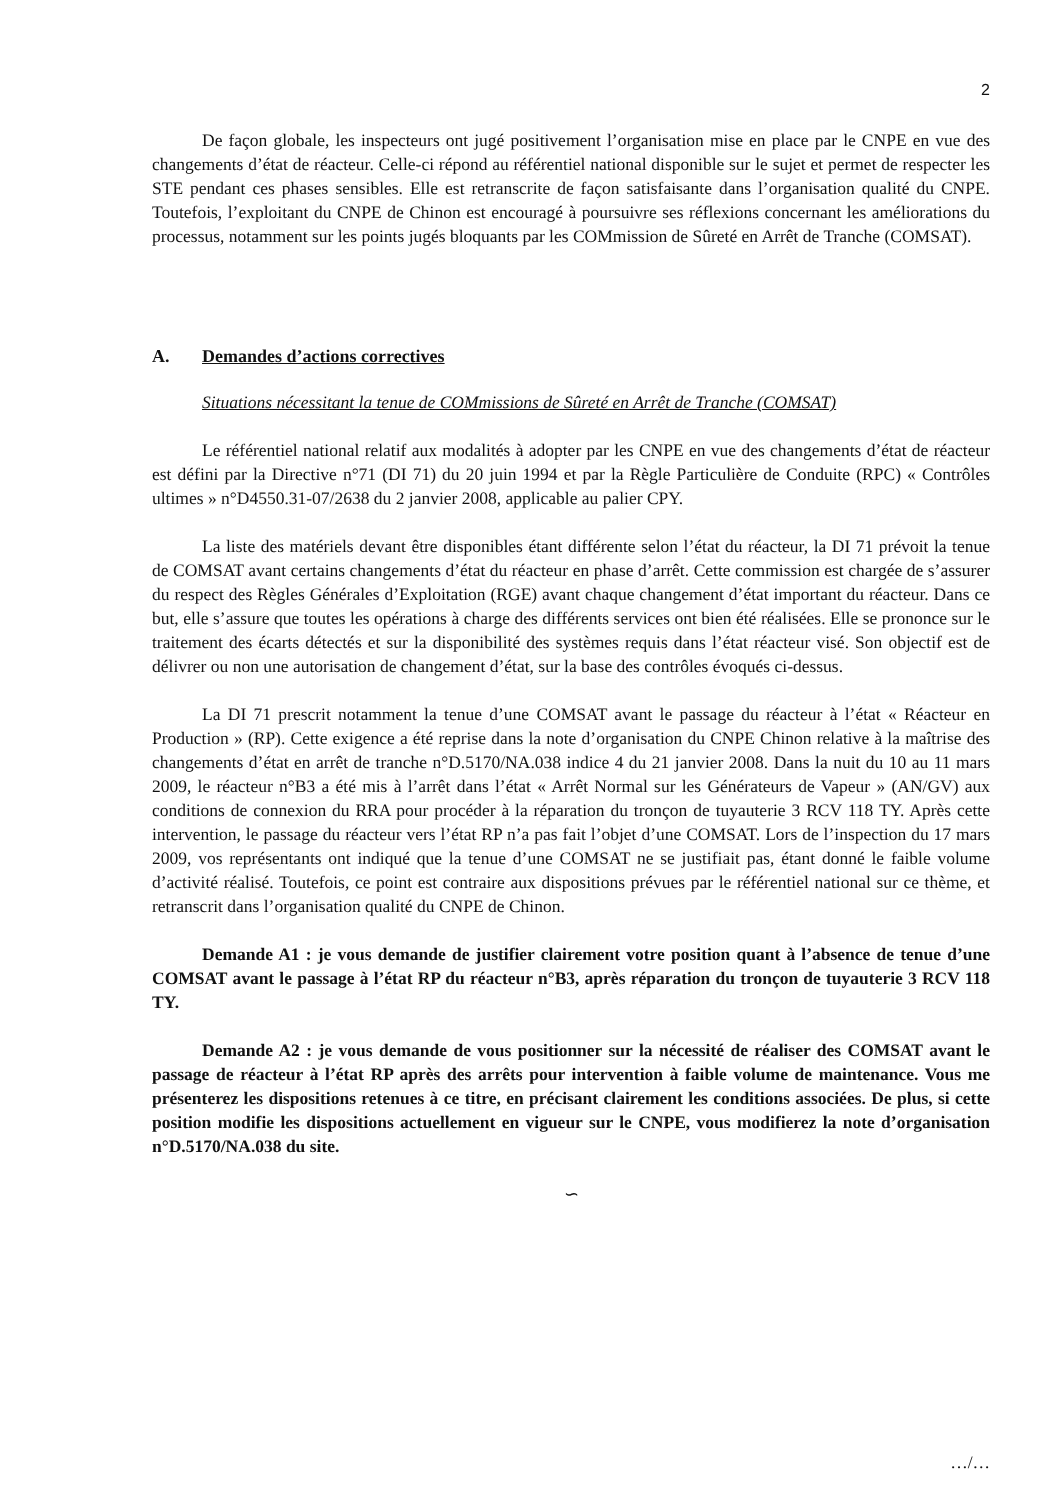2
De façon globale, les inspecteurs ont jugé positivement l’organisation mise en place par le CNPE en vue des changements d’état de réacteur. Celle-ci répond au référentiel national disponible sur le sujet et permet de respecter les STE pendant ces phases sensibles. Elle est retranscrite de façon satisfaisante dans l’organisation qualité du CNPE. Toutefois, l’exploitant du CNPE de Chinon est encouragé à poursuivre ses réflexions concernant les améliorations du processus, notamment sur les points jugés bloquants par les COMmission de Sûreté en Arrêt de Tranche (COMSAT).
A. Demandes d’actions correctives
Situations nécessitant la tenue de COMmissions de Sûreté en Arrêt de Tranche (COMSAT)
Le référentiel national relatif aux modalités à adopter par les CNPE en vue des changements d’état de réacteur est défini par la Directive n°71 (DI 71) du 20 juin 1994 et par la Règle Particulière de Conduite (RPC) « Contrôles ultimes » n°D4550.31-07/2638 du 2 janvier 2008, applicable au palier CPY.
La liste des matériels devant être disponibles étant différente selon l’état du réacteur, la DI 71 prévoit la tenue de COMSAT avant certains changements d’état du réacteur en phase d’arrêt. Cette commission est chargée de s’assurer du respect des Règles Générales d’Exploitation (RGE) avant chaque changement d’état important du réacteur. Dans ce but, elle s’assure que toutes les opérations à charge des différents services ont bien été réalisées. Elle se prononce sur le traitement des écarts détectés et sur la disponibilité des systèmes requis dans l’état réacteur visé. Son objectif est de délivrer ou non une autorisation de changement d’état, sur la base des contrôles évoqués ci-dessus.
La DI 71 prescrit notamment la tenue d’une COMSAT avant le passage du réacteur à l’état « Réacteur en Production » (RP). Cette exigence a été reprise dans la note d’organisation du CNPE Chinon relative à la maîtrise des changements d’état en arrêt de tranche n°D.5170/NA.038 indice 4 du 21 janvier 2008. Dans la nuit du 10 au 11 mars 2009, le réacteur n°B3 a été mis à l’arrêt dans l’état « Arrêt Normal sur les Générateurs de Vapeur » (AN/GV) aux conditions de connexion du RRA pour procéder à la réparation du tronçon de tuyauterie 3 RCV 118 TY. Après cette intervention, le passage du réacteur vers l’état RP n’a pas fait l’objet d’une COMSAT. Lors de l’inspection du 17 mars 2009, vos représentants ont indiqué que la tenue d’une COMSAT ne se justifiait pas, étant donné le faible volume d’activité réalisé. Toutefois, ce point est contraire aux dispositions prévues par le référentiel national sur ce thème, et retranscrit dans l’organisation qualité du CNPE de Chinon.
Demande A1 : je vous demande de justifier clairement votre position quant à l’absence de tenue d’une COMSAT avant le passage à l’état RP du réacteur n°B3, après réparation du tronçon de tuyauterie 3 RCV 118 TY.
Demande A2 : je vous demande de vous positionner sur la nécessité de réaliser des COMSAT avant le passage de réacteur à l’état RP après des arrêts pour intervention à faible volume de maintenance. Vous me présenterez les dispositions retenues à ce titre, en précisant clairement les conditions associées. De plus, si cette position modifie les dispositions actuellement en vigueur sur le CNPE, vous modifierez la note d’organisation n°D.5170/NA.038 du site.
∽
…/…